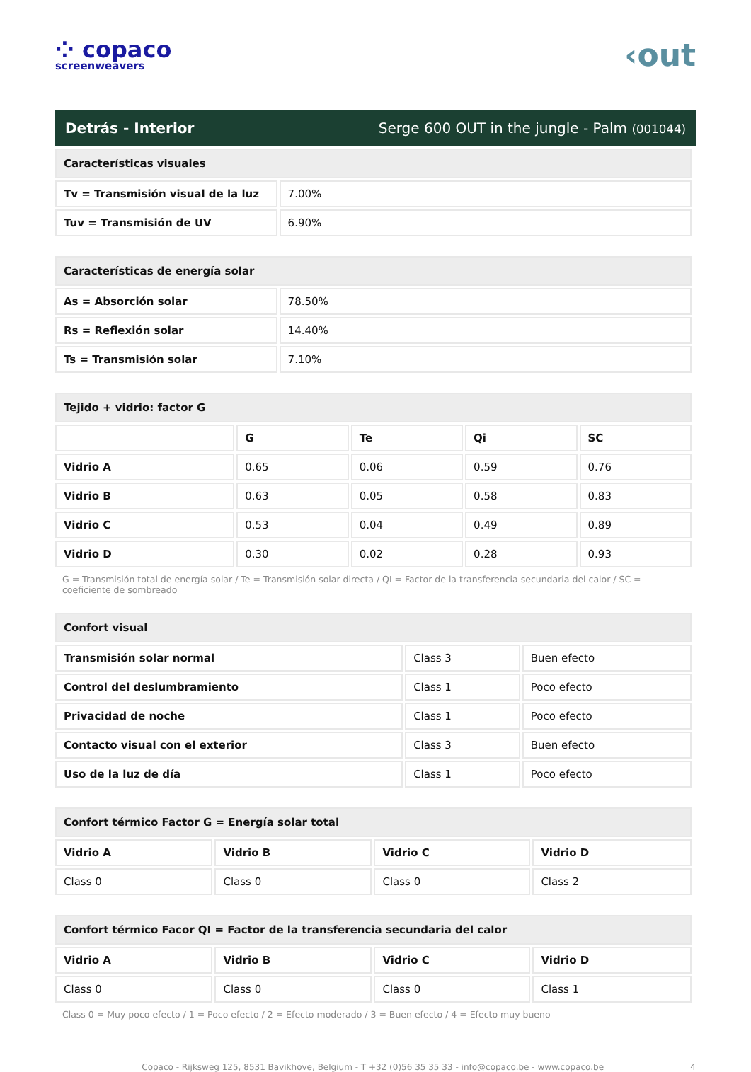⁘ copaco
screenweavers
‹out
Detrás - Interior Serge 600 OUT in the jungle - Palm (001044)
| Características visuales | |
| --- | --- |
| Tv = Transmisión visual de la luz | 7.00% |
| Tuv = Transmisión de UV | 6.90% |
| Características de energía solar | |
| --- | --- |
| As = Absorción solar | 78.50% |
| Rs = Reflexión solar | 14.40% |
| Ts = Transmisión solar | 7.10% |
| Tejido + vidrio: factor G | | | | |
| --- | --- | --- | --- | --- |
| | G | Te | Qi | SC |
| Vidrio A | 0.65 | 0.06 | 0.59 | 0.76 |
| Vidrio B | 0.63 | 0.05 | 0.58 | 0.83 |
| Vidrio C | 0.53 | 0.04 | 0.49 | 0.89 |
| Vidrio D | 0.30 | 0.02 | 0.28 | 0.93 |
G = Transmisión total de energía solar / Te = Transmisión solar directa / QI = Factor de la transferencia secundaria del calor / SC = coeficiente de sombreado
| Confort visual | | |
| --- | --- | --- |
| Transmisión solar normal | Class 3 | Buen efecto |
| Control del deslumbramiento | Class 1 | Poco efecto |
| Privacidad de noche | Class 1 | Poco efecto |
| Contacto visual con el exterior | Class 3 | Buen efecto |
| Uso de la luz de día | Class 1 | Poco efecto |
| Confort térmico Factor G = Energía solar total | | | |
| --- | --- | --- | --- |
| Vidrio A | Vidrio B | Vidrio C | Vidrio D |
| Class 0 | Class 0 | Class 0 | Class 2 |
| Confort térmico Facor QI = Factor de la transferencia secundaria del calor | | | |
| --- | --- | --- | --- |
| Vidrio A | Vidrio B | Vidrio C | Vidrio D |
| Class 0 | Class 0 | Class 0 | Class 1 |
Class 0 = Muy poco efecto / 1 = Poco efecto / 2 = Efecto moderado / 3 = Buen efecto / 4 = Efecto muy bueno
Copaco - Rijksweg 125, 8531 Bavikhove, Belgium - T +32 (0)56 35 35 33 - info@copaco.be - www.copaco.be 4